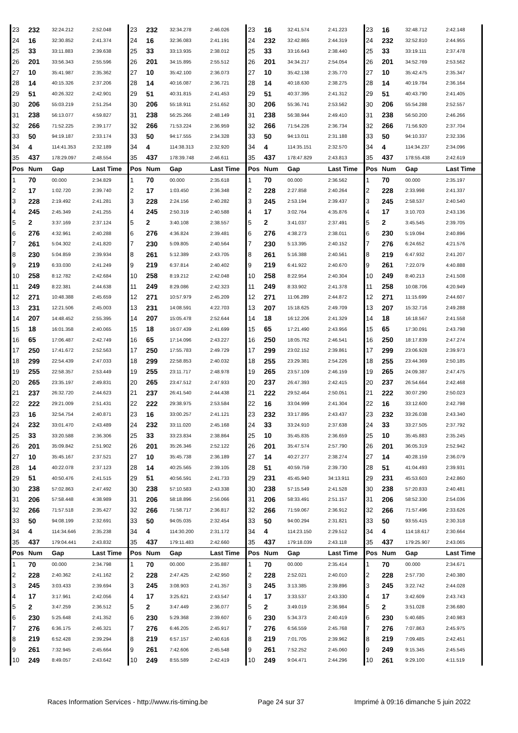| 23 | 232 | 32:24.212 | 2:52.048 | 23 | 232 | 32:34.278 | 2:46.026 | 23 | 16 | 32:41.574 | 2:41.223 | 23 | 16 | 32:48.712 | 2:42.148 |
| 24 | 16 | 32:30.852 | 2:41.374 | 24 | 16 | 32:36.083 | 2:41.191 | 24 | 232 | 32:42.865 | 2:44.319 | 24 | 232 | 32:52.810 | 2:44.955 |
| 25 | 33 | 33:11.883 | 2:39.638 | 25 | 33 | 33:13.935 | 2:38.012 | 25 | 33 | 33:16.643 | 2:38.440 | 25 | 33 | 33:19.111 | 2:37.478 |
| 26 | 201 | 33:56.343 | 2:55.596 | 26 | 201 | 34:15.895 | 2:55.512 | 26 | 201 | 34:34.217 | 2:54.054 | 26 | 201 | 34:52.769 | 2:53.562 |
| 27 | 10 | 35:41.987 | 2:35.362 | 27 | 10 | 35:42.100 | 2:36.073 | 27 | 10 | 35:42.138 | 2:35.770 | 27 | 10 | 35:42.475 | 2:35.347 |
| 28 | 14 | 40:15.326 | 2:37.206 | 28 | 14 | 40:16.087 | 2:36.721 | 28 | 14 | 40:18.630 | 2:38.275 | 28 | 14 | 40:19.784 | 2:36.164 |
| 29 | 51 | 40:26.322 | 2:42.901 | 29 | 51 | 40:31.815 | 2:41.453 | 29 | 51 | 40:37.395 | 2:41.312 | 29 | 51 | 40:43.790 | 2:41.405 |
| 30 | 206 | 55:03.219 | 2:51.254 | 30 | 206 | 55:18.911 | 2:51.652 | 30 | 206 | 55:36.741 | 2:53.562 | 30 | 206 | 55:54.288 | 2:52.557 |
| 31 | 238 | 56:13.077 | 4:59.827 | 31 | 238 | 56:25.266 | 2:48.149 | 31 | 238 | 56:38.944 | 2:49.410 | 31 | 238 | 56:50.200 | 2:46.266 |
| 32 | 266 | 71:52.225 | 2:39.177 | 32 | 266 | 71:53.224 | 2:36.959 | 32 | 266 | 71:54.226 | 2:36.734 | 32 | 266 | 71:56.920 | 2:37.704 |
| 33 | 50 | 94:19.187 | 2:33.174 | 33 | 50 | 94:17.555 | 2:34.328 | 33 | 50 | 94:13.011 | 2:31.188 | 33 | 50 | 94:10.337 | 2:32.336 |
| 34 | 4 | 114:41.353 | 2:32.189 | 34 | 4 | 114:38.313 | 2:32.920 | 34 | 4 | 114:35.151 | 2:32.570 | 34 | 4 | 114:34.237 | 2:34.096 |
| 35 | 437 | 178:29.097 | 2:48.554 | 35 | 437 | 178:39.748 | 2:46.611 | 35 | 437 | 178:47.829 | 2:43.813 | 35 | 437 | 178:55.438 | 2:42.619 |
| Pos | Num | Gap | Last Time | Pos | Num | Gap | Last Time | Pos | Num | Gap | Last Time | Pos | Num | Gap | Last Time |
| 1 | 70 | 00.000 | 2:34.829 | 1 | 70 | 00.000 | 2:35.618 | 1 | 70 | 00.000 | 2:36.562 | 1 | 70 | 00.000 | 2:35.197 |
| 2 | 17 | 1:02.720 | 2:39.740 | 2 | 17 | 1:03.450 | 2:36.348 | 2 | 228 | 2:27.858 | 2:40.264 | 2 | 228 | 2:33.998 | 2:41.337 |
| 3 | 228 | 2:19.492 | 2:41.281 | 3 | 228 | 2:24.156 | 2:40.282 | 3 | 245 | 2:53.194 | 2:39.437 | 3 | 245 | 2:58.537 | 2:40.540 |
| 4 | 245 | 2:45.349 | 2:41.255 | 4 | 245 | 2:50.319 | 2:40.588 | 4 | 17 | 3:02.764 | 4:35.876 | 4 | 17 | 3:10.703 | 2:43.136 |
| 5 | 2 | 3:37.169 | 2:37.124 | 5 | 2 | 3:40.108 | 2:38.557 | 5 | 2 | 3:41.037 | 2:37.491 | 5 | 2 | 3:45.545 | 2:39.705 |
| 6 | 276 | 4:32.961 | 2:40.288 | 6 | 276 | 4:36.824 | 2:39.481 | 6 | 276 | 4:38.273 | 2:38.011 | 6 | 230 | 5:19.094 | 2:40.896 |
| 7 | 261 | 5:04.302 | 2:41.820 | 7 | 230 | 5:09.805 | 2:40.564 | 7 | 230 | 5:13.395 | 2:40.152 | 7 | 276 | 6:24.652 | 4:21.576 |
| 8 | 230 | 5:04.859 | 2:39.934 | 8 | 261 | 5:12.389 | 2:43.705 | 8 | 261 | 5:16.388 | 2:40.561 | 8 | 219 | 6:47.932 | 2:41.207 |
| 9 | 219 | 6:33.030 | 2:41.249 | 9 | 219 | 6:37.814 | 2:40.402 | 9 | 219 | 6:41.922 | 2:40.670 | 9 | 261 | 7:22.079 | 4:40.888 |
| 10 | 258 | 8:12.782 | 2:42.684 | 10 | 258 | 8:19.212 | 2:42.048 | 10 | 258 | 8:22.954 | 2:40.304 | 10 | 249 | 8:40.213 | 2:41.508 |
| 11 | 249 | 8:22.381 | 2:44.638 | 11 | 249 | 8:29.086 | 2:42.323 | 11 | 249 | 8:33.902 | 2:41.378 | 11 | 258 | 10:08.706 | 4:20.949 |
| 12 | 271 | 10:48.388 | 2:45.659 | 12 | 271 | 10:57.979 | 2:45.209 | 12 | 271 | 11:06.289 | 2:44.872 | 12 | 271 | 11:15.699 | 2:44.607 |
| 13 | 231 | 12:21.506 | 2:45.003 | 13 | 231 | 14:08.591 | 4:22.703 | 13 | 207 | 15:18.625 | 2:49.709 | 13 | 207 | 15:32.716 | 2:49.288 |
| 14 | 207 | 14:48.452 | 2:55.395 | 14 | 207 | 15:05.478 | 2:52.644 | 14 | 18 | 16:12.206 | 2:41.329 | 14 | 18 | 16:18.567 | 2:41.558 |
| 15 | 18 | 16:01.358 | 2:40.065 | 15 | 18 | 16:07.439 | 2:41.699 | 15 | 65 | 17:21.490 | 2:43.956 | 15 | 65 | 17:30.091 | 2:43.798 |
| 16 | 65 | 17:06.487 | 2:42.749 | 16 | 65 | 17:14.096 | 2:43.227 | 16 | 250 | 18:05.762 | 2:46.541 | 16 | 250 | 18:17.839 | 2:47.274 |
| 17 | 250 | 17:41.672 | 2:52.563 | 17 | 250 | 17:55.783 | 2:49.729 | 17 | 299 | 23:02.152 | 2:39.861 | 17 | 299 | 23:06.928 | 2:39.973 |
| 18 | 299 | 22:54.439 | 2:47.033 | 18 | 299 | 22:58.853 | 2:40.032 | 18 | 255 | 23:29.381 | 2:54.226 | 18 | 255 | 23:44.369 | 2:50.185 |
| 19 | 255 | 22:58.357 | 2:53.449 | 19 | 255 | 23:11.717 | 2:48.978 | 19 | 265 | 23:57.109 | 2:46.159 | 19 | 265 | 24:09.387 | 2:47.475 |
| 20 | 265 | 23:35.197 | 2:49.831 | 20 | 265 | 23:47.512 | 2:47.933 | 20 | 237 | 26:47.393 | 2:42.415 | 20 | 237 | 26:54.664 | 2:42.468 |
| 21 | 237 | 26:32.720 | 2:44.623 | 21 | 237 | 26:41.540 | 2:44.438 | 21 | 222 | 29:52.464 | 2:50.051 | 21 | 222 | 30:07.290 | 2:50.023 |
| 22 | 222 | 29:21.009 | 2:51.431 | 22 | 222 | 29:38.975 | 2:53.584 | 22 | 16 | 33:04.999 | 2:41.304 | 22 | 16 | 33:12.600 | 2:42.798 |
| 23 | 16 | 32:54.754 | 2:40.871 | 23 | 16 | 33:00.257 | 2:41.121 | 23 | 232 | 33:17.895 | 2:43.437 | 23 | 232 | 33:26.038 | 2:43.340 |
| 24 | 232 | 33:01.470 | 2:43.489 | 24 | 232 | 33:11.020 | 2:45.168 | 24 | 33 | 33:24.910 | 2:37.638 | 24 | 33 | 33:27.505 | 2:37.792 |
| 25 | 33 | 33:20.588 | 2:36.306 | 25 | 33 | 33:23.834 | 2:38.864 | 25 | 10 | 35:45.835 | 2:36.659 | 25 | 10 | 35:45.883 | 2:35.245 |
| 26 | 201 | 35:09.842 | 2:51.902 | 26 | 201 | 35:26.346 | 2:52.122 | 26 | 201 | 35:47.574 | 2:57.790 | 26 | 201 | 36:05.319 | 2:52.942 |
| 27 | 10 | 35:45.167 | 2:37.521 | 27 | 10 | 35:45.738 | 2:36.189 | 27 | 14 | 40:27.277 | 2:38.274 | 27 | 14 | 40:28.159 | 2:36.079 |
| 28 | 14 | 40:22.078 | 2:37.123 | 28 | 14 | 40:25.565 | 2:39.105 | 28 | 51 | 40:59.759 | 2:39.730 | 28 | 51 | 41:04.493 | 2:39.931 |
| 29 | 51 | 40:50.476 | 2:41.515 | 29 | 51 | 40:56.591 | 2:41.733 | 29 | 231 | 45:45.940 | 34:13.911 | 29 | 231 | 45:53.603 | 2:42.860 |
| 30 | 238 | 57:02.863 | 2:47.492 | 30 | 238 | 57:10.583 | 2:43.338 | 30 | 238 | 57:15.549 | 2:41.528 | 30 | 238 | 57:20.833 | 2:40.481 |
| 31 | 206 | 57:58.448 | 4:38.989 | 31 | 206 | 58:18.896 | 2:56.066 | 31 | 206 | 58:33.491 | 2:51.157 | 31 | 206 | 58:52.330 | 2:54.036 |
| 32 | 266 | 71:57.518 | 2:35.427 | 32 | 266 | 71:58.717 | 2:36.817 | 32 | 266 | 71:59.067 | 2:36.912 | 32 | 266 | 71:57.496 | 2:33.626 |
| 33 | 50 | 94:08.199 | 2:32.691 | 33 | 50 | 94:05.035 | 2:32.454 | 33 | 50 | 94:00.294 | 2:31.821 | 33 | 50 | 93:55.415 | 2:30.318 |
| 34 | 4 | 114:34.646 | 2:35.238 | 34 | 4 | 114:30.200 | 2:31.172 | 34 | 4 | 114:23.150 | 2:29.512 | 34 | 4 | 114:18.617 | 2:30.664 |
| 35 | 437 | 179:04.441 | 2:43.832 | 35 | 437 | 179:11.483 | 2:42.660 | 35 | 437 | 179:18.039 | 2:43.118 | 35 | 437 | 179:25.907 | 2:43.065 |
| Pos | Num | Gap | Last Time | Pos | Num | Gap | Last Time | Pos | Num | Gap | Last Time | Pos | Num | Gap | Last Time |
| 1 | 70 | 00.000 | 2:34.798 | 1 | 70 | 00.000 | 2:35.887 | 1 | 70 | 00.000 | 2:35.414 | 1 | 70 | 00.000 | 2:34.671 |
| 2 | 228 | 2:40.362 | 2:41.162 | 2 | 228 | 2:47.425 | 2:42.950 | 2 | 228 | 2:52.021 | 2:40.010 | 2 | 228 | 2:57.730 | 2:40.380 |
| 3 | 245 | 3:03.433 | 2:39.694 | 3 | 245 | 3:08.903 | 2:41.357 | 3 | 245 | 3:13.385 | 2:39.896 | 3 | 245 | 3:22.742 | 2:44.028 |
| 4 | 17 | 3:17.961 | 2:42.056 | 4 | 17 | 3:25.621 | 2:43.547 | 4 | 17 | 3:33.537 | 2:43.330 | 4 | 17 | 3:42.609 | 2:43.743 |
| 5 | 2 | 3:47.259 | 2:36.512 | 5 | 2 | 3:47.449 | 2:36.077 | 5 | 2 | 3:49.019 | 2:36.984 | 5 | 2 | 3:51.028 | 2:36.680 |
| 6 | 230 | 5:25.648 | 2:41.352 | 6 | 230 | 5:29.368 | 2:39.607 | 6 | 230 | 5:34.373 | 2:40.419 | 6 | 230 | 5:40.685 | 2:40.983 |
| 7 | 276 | 6:36.175 | 2:46.321 | 7 | 276 | 6:46.205 | 2:45.917 | 7 | 276 | 6:56.559 | 2:45.768 | 7 | 276 | 7:07.863 | 2:45.975 |
| 8 | 219 | 6:52.428 | 2:39.294 | 8 | 219 | 6:57.157 | 2:40.616 | 8 | 219 | 7:01.705 | 2:39.962 | 8 | 219 | 7:09.485 | 2:42.451 |
| 9 | 261 | 7:32.945 | 2:45.664 | 9 | 261 | 7:42.606 | 2:45.548 | 9 | 261 | 7:52.252 | 2:45.060 | 9 | 249 | 9:15.345 | 2:45.545 |
| 10 | 249 | 8:49.057 | 2:43.642 | 10 | 249 | 8:55.589 | 2:42.419 | 10 | 249 | 9:04.471 | 2:44.296 | 10 | 261 | 9:29.100 | 4:11.519 |
Races Information Services - http://www.ris-timing.be Page 24 sur 37 Imprimé à 09:16 dimanche 5 juin 2022